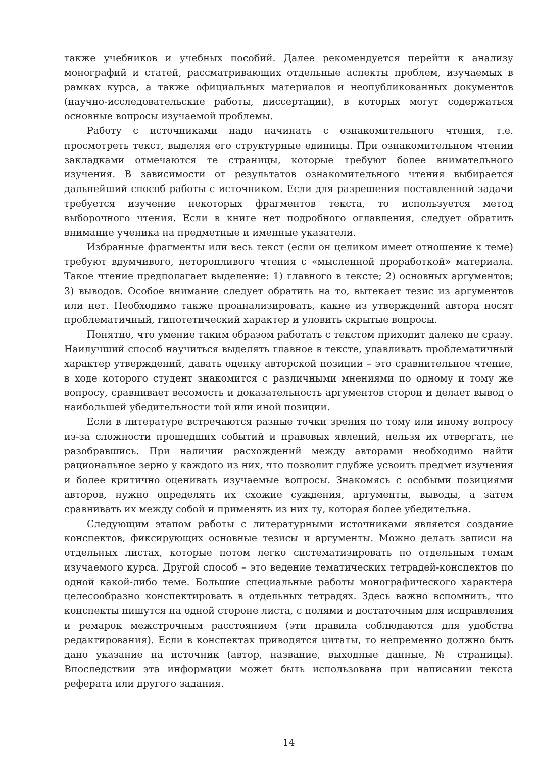также учебников и учебных пособий. Далее рекомендуется перейти к анализу монографий и статей, рассматривающих отдельные аспекты проблем, изучаемых в рамках курса, а также официальных материалов и неопубликованных документов (научно-исследовательские работы, диссертации), в которых могут содержаться основные вопросы изучаемой проблемы.
Работу с источниками надо начинать с ознакомительного чтения, т.е. просмотреть текст, выделяя его структурные единицы. При ознакомительном чтении закладками отмечаются те страницы, которые требуют более внимательного изучения. В зависимости от результатов ознакомительного чтения выбирается дальнейший способ работы с источником. Если для разрешения поставленной задачи требуется изучение некоторых фрагментов текста, то используется метод выборочного чтения. Если в книге нет подробного оглавления, следует обратить внимание ученика на предметные и именные указатели.
Избранные фрагменты или весь текст (если он целиком имеет отношение к теме) требуют вдумчивого, неторопливого чтения с «мысленной проработкой» материала. Такое чтение предполагает выделение: 1) главного в тексте; 2) основных аргументов; 3) выводов. Особое внимание следует обратить на то, вытекает тезис из аргументов или нет. Необходимо также проанализировать, какие из утверждений автора носят проблематичный, гипотетический характер и уловить скрытые вопросы.
Понятно, что умение таким образом работать с текстом приходит далеко не сразу. Наилучший способ научиться выделять главное в тексте, улавливать проблематичный характер утверждений, давать оценку авторской позиции – это сравнительное чтение, в ходе которого студент знакомится с различными мнениями по одному и тому же вопросу, сравнивает весомость и доказательность аргументов сторон и делает вывод о наибольшей убедительности той или иной позиции.
Если в литературе встречаются разные точки зрения по тому или иному вопросу из-за сложности прошедших событий и правовых явлений, нельзя их отвергать, не разобравшись. При наличии расхождений между авторами необходимо найти рациональное зерно у каждого из них, что позволит глубже усвоить предмет изучения и более критично оценивать изучаемые вопросы. Знакомясь с особыми позициями авторов, нужно определять их схожие суждения, аргументы, выводы, а затем сравнивать их между собой и применять из них ту, которая более убедительна.
Следующим этапом работы с литературными источниками является создание конспектов, фиксирующих основные тезисы и аргументы. Можно делать записи на отдельных листах, которые потом легко систематизировать по отдельным темам изучаемого курса. Другой способ – это ведение тематических тетрадей-конспектов по одной какой-либо теме. Большие специальные работы монографического характера целесообразно конспектировать в отдельных тетрадях. Здесь важно вспомнить, что конспекты пишутся на одной стороне листа, с полями и достаточным для исправления и ремарок межстрочным расстоянием (эти правила соблюдаются для удобства редактирования). Если в конспектах приводятся цитаты, то непременно должно быть дано указание на источник (автор, название, выходные данные, № страницы). Впоследствии эта информации может быть использована при написании текста реферата или другого задания.
14